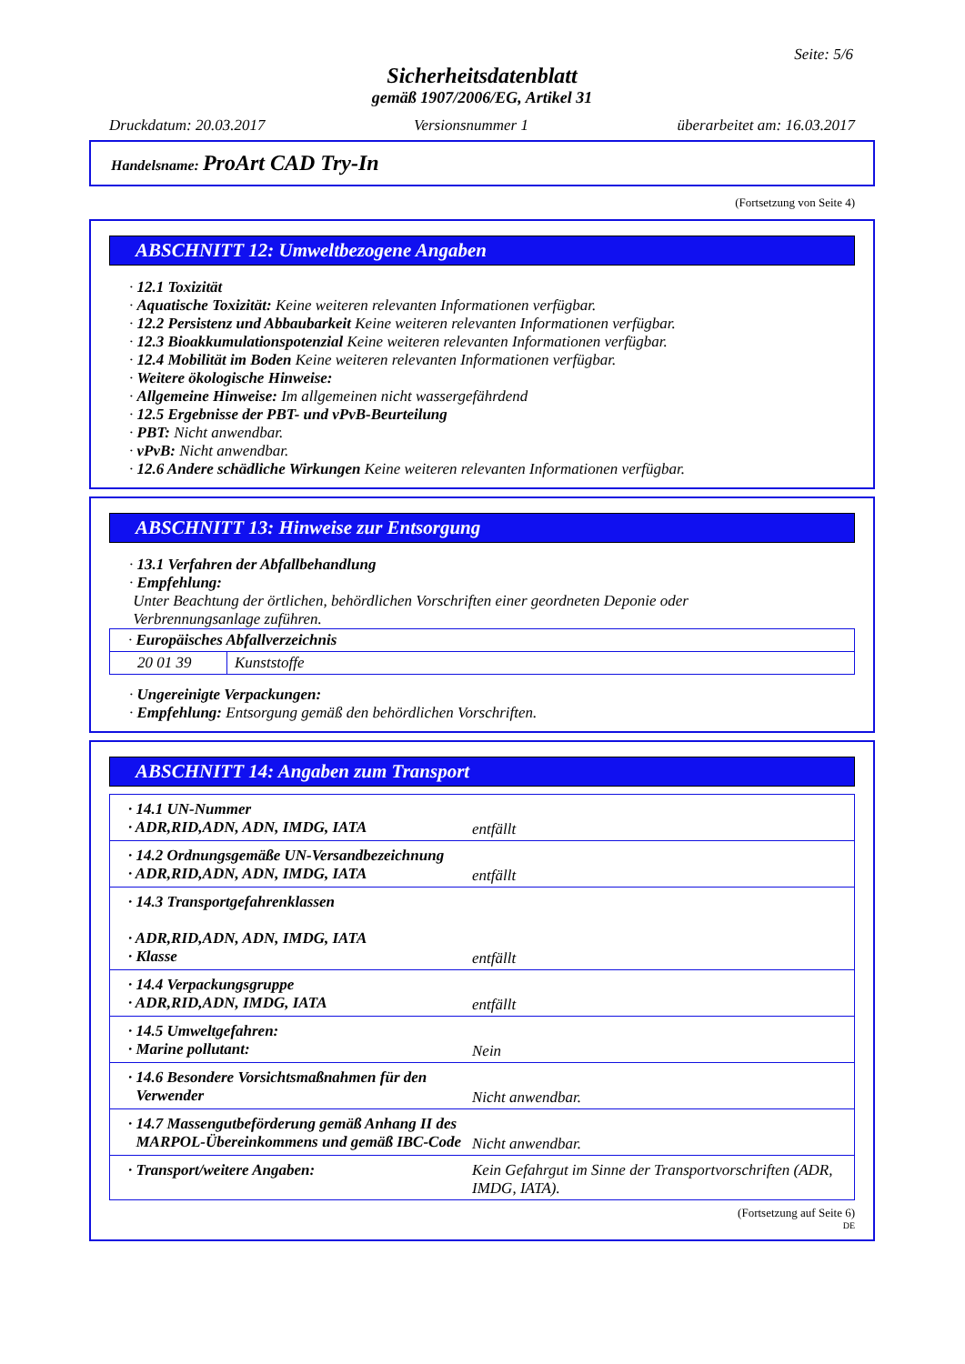Seite: 5/6
Sicherheitsdatenblatt
gemäß 1907/2006/EG, Artikel 31
Druckdatum: 20.03.2017 Versionsnummer 1 überarbeitet am: 16.03.2017
Handelsname: ProArt CAD Try-In
(Fortsetzung von Seite 4)
ABSCHNITT 12: Umweltbezogene Angaben
· 12.1 Toxizität
· Aquatische Toxizität: Keine weiteren relevanten Informationen verfügbar.
· 12.2 Persistenz und Abbaubarkeit Keine weiteren relevanten Informationen verfügbar.
· 12.3 Bioakkumulationspotenzial Keine weiteren relevanten Informationen verfügbar.
· 12.4 Mobilität im Boden Keine weiteren relevanten Informationen verfügbar.
· Weitere ökologische Hinweise:
· Allgemeine Hinweise: Im allgemeinen nicht wassergefährdend
· 12.5 Ergebnisse der PBT- und vPvB-Beurteilung
· PBT: Nicht anwendbar.
· vPvB: Nicht anwendbar.
· 12.6 Andere schädliche Wirkungen Keine weiteren relevanten Informationen verfügbar.
ABSCHNITT 13: Hinweise zur Entsorgung
· 13.1 Verfahren der Abfallbehandlung
· Empfehlung:
Unter Beachtung der örtlichen, behördlichen Vorschriften einer geordneten Deponie oder
Verbrennungsanlage zuführen.
| · Europäisches Abfallverzeichnis | |
| 20 01 39 | Kunststoffe |
· Ungereinigte Verpackungen:
· Empfehlung: Entsorgung gemäß den behördlichen Vorschriften.
ABSCHNITT 14: Angaben zum Transport
| · 14.1 UN-Nummer · ADR,RID,ADN, ADN, IMDG, IATA | entfällt |
| · 14.2 Ordnungsgemäße UN-Versandbezeichnung · ADR,RID,ADN, ADN, IMDG, IATA | entfällt |
| · 14.3 Transportgefahrenklassen · ADR,RID,ADN, ADN, IMDG, IATA · Klasse | entfällt |
| · 14.4 Verpackungsgruppe · ADR,RID,ADN, IMDG, IATA | entfällt |
| · 14.5 Umweltgefahren: · Marine pollutant: | Nein |
| · 14.6 Besondere Vorsichtsmaßnahmen für den Verwender | Nicht anwendbar. |
| · 14.7 Massengutbeförderung gemäß Anhang II des MARPOL-Übereinkommens und gemäß IBC-Code | Nicht anwendbar. |
| · Transport/weitere Angaben: | Kein Gefahrgut im Sinne der Transportvorschriften (ADR, IMDG, IATA). |
(Fortsetzung auf Seite 6)
DE